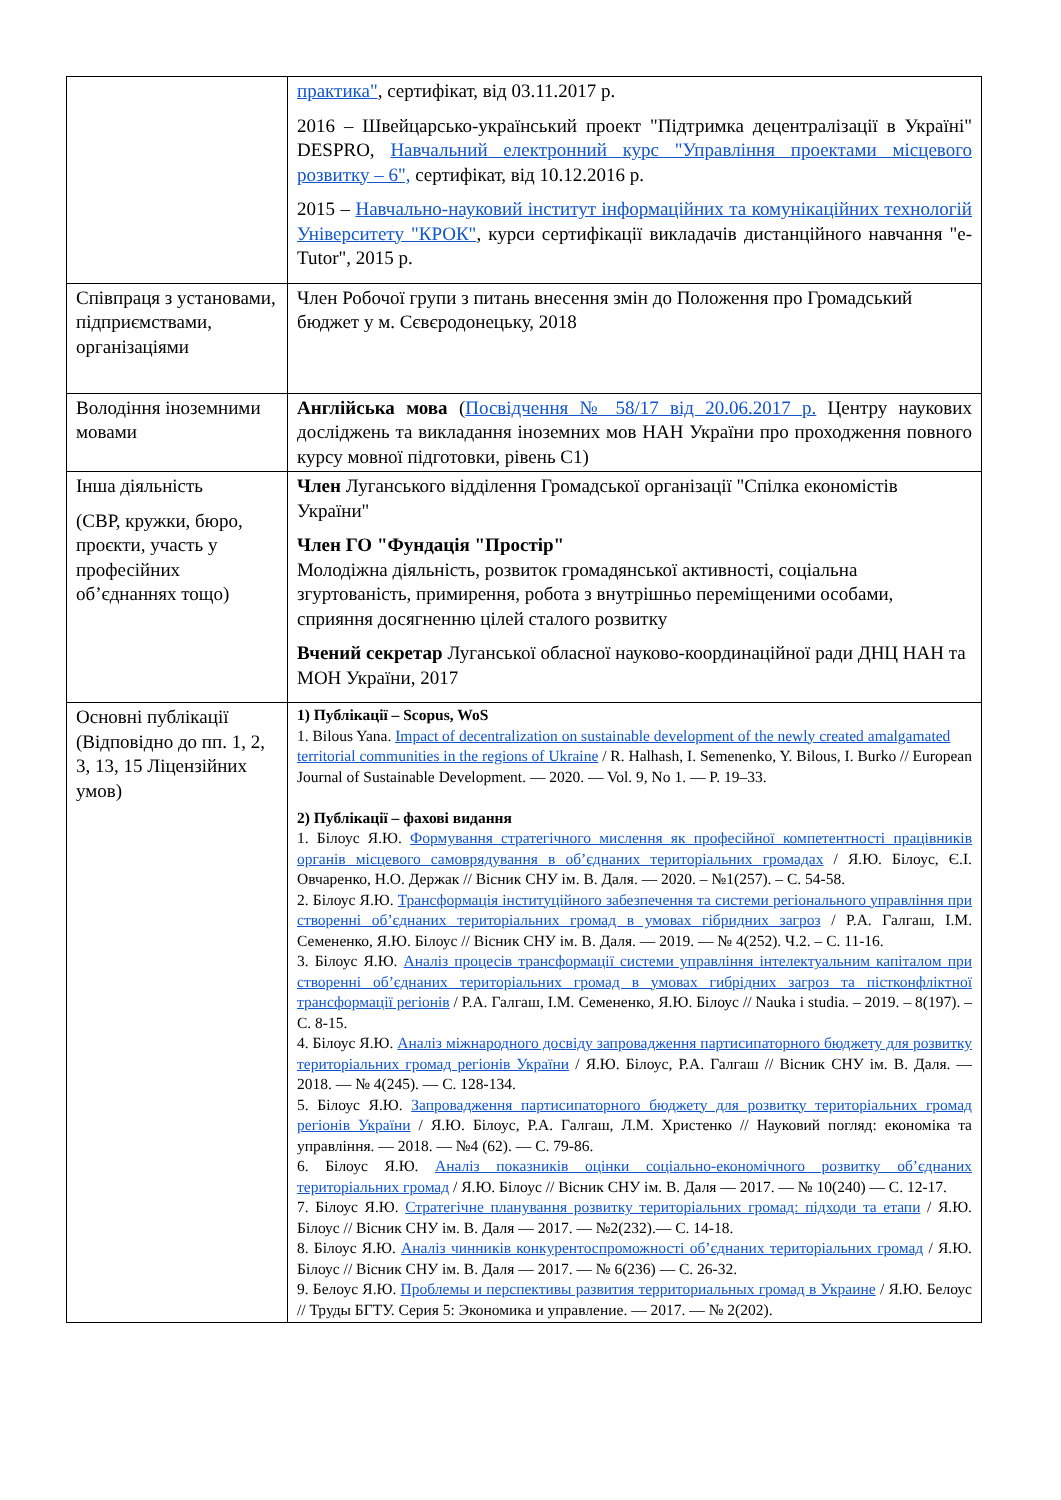| | практика" , сертифікат, від 03.11.2017 р. 2016 – Швейцарсько-український проект "Підтримка децентралізації в Україні" DESPRO, Навчальний електронний курс "Управління проектами місцевого розвитку – 6", сертифікат, від 10.12.2016 р. 2015 – Навчально-науковий інститут інформаційних та комунікаційних технологій Університету "КРОК" , курси сертифікації викладачів дистанційного навчання "e-Tutor", 2015 р. |
| Співпраця з установами, підприємствами, організаціями | Член Робочої групи з питань внесення змін до Положення про Громадський бюджет у м. Сєвєродонецьку, 2018 |
| Володіння іноземними мовами | Англійська мова ( Посвідчення № 58/17 від 20.06.2017 р. Центру наукових досліджень та викладання іноземних мов НАН України про проходження повного курсу мовної підготовки, рівень С1) |
| Інша діяльність (СВР, кружки, бюро, проєкти, участь у професійних об’єднаннях тощо) | Член Луганського відділення Громадської організації "Спілка економістів України" Член ГО "Фундація "Простір" Молодіжна діяльність, розвиток громадянської активності, соціальна згуртованість, примирення, робота з внутрішньо переміщеними особами, сприяння досягненню цілей сталого розвитку Вчений секретар Луганської обласної науково-координаційної ради ДНЦ НАН та МОН України, 2017 |
| Основні публікації (Відповідно до пп. 1, 2, 3, 13, 15 Ліцензійних умов) | 1) Публікації – Scopus, WoS 1. Bilous Yana. Impact of decentralization on sustainable development of the newly created amalgamated territorial communities in the regions of Ukraine / R. Halhash, I. Semenenko, Y. Bilous, I. Burko // European Journal of Sustainable Development. — 2020. — Vol. 9, No 1. — P. 19–33. 2) Публікації – фахові видання 1. Білоус Я.Ю. Формування стратегічного мислення як професійної компетентності працівників органів місцевого самоврядування в об’єднаних територіальних громадах / Я.Ю. Білоус, Є.І. Овчаренко, Н.О. Держак // Вісник СНУ ім. В. Даля. — 2020. – №1(257). – С. 54-58. 2. Білоус Я.Ю. Трансформація інституційного забезпечення та системи регіонального управління при створенні об’єднаних територіальних громад в умовах гібридних загроз / Р.А. Галгаш, І.М. Семененко, Я.Ю. Білоус // Вісник СНУ ім. В. Даля. — 2019. — № 4(252). Ч.2. – С. 11-16. 3. Білоус Я.Ю. Аналіз процесів трансформації системи управління інтелектуальним капіталом при створенні об’єднаних територіальних громад в умовах гибрідних загроз та пістконфліктної трансформації регіонів / Р.А. Галгаш, І.М. Семененко, Я.Ю. Білоус // Nauka i studia. – 2019. – 8(197). – С. 8-15. 4. Білоус Я.Ю. Аналіз міжнародного досвіду запровадження партисипаторного бюджету для розвитку територіальних громад регіонів України / Я.Ю. Білоус, Р.А. Галгаш // Вісник СНУ ім. В. Даля. — 2018. — № 4(245). — С. 128-134. 5. Білоус Я.Ю. Запровадження партисипаторного бюджету для розвитку територіальних громад регіонів України / Я.Ю. Білоус, Р.А. Галгаш, Л.М. Христенко // Науковий погляд: економіка та управління. — 2018. — №4 (62). — С. 79-86. 6. Білоус Я.Ю. Аналіз показників оцінки соціально-економічного розвитку об’єднаних територіальних громад / Я.Ю. Білоус // Вісник СНУ ім. В. Даля — 2017. — № 10(240) — С. 12-17. 7. Білоус Я.Ю. Стратегічне планування розвитку територіальних громад: підходи та етапи / Я.Ю. Білоус // Вісник СНУ ім. В. Даля — 2017. — №2(232).— С. 14-18. 8. Білоус Я.Ю. Аналіз чинників конкурентоспроможності об’єднаних територіальних громад / Я.Ю. Білоус // Вісник СНУ ім. В. Даля — 2017. — № 6(236) — С. 26-32. 9. Белоус Я.Ю. Проблемы и перспективы развития территориальных громад в Украине / Я.Ю. Белоус // Труды БГТУ. Серия 5: Экономика и управление. — 2017. — № 2(202). |